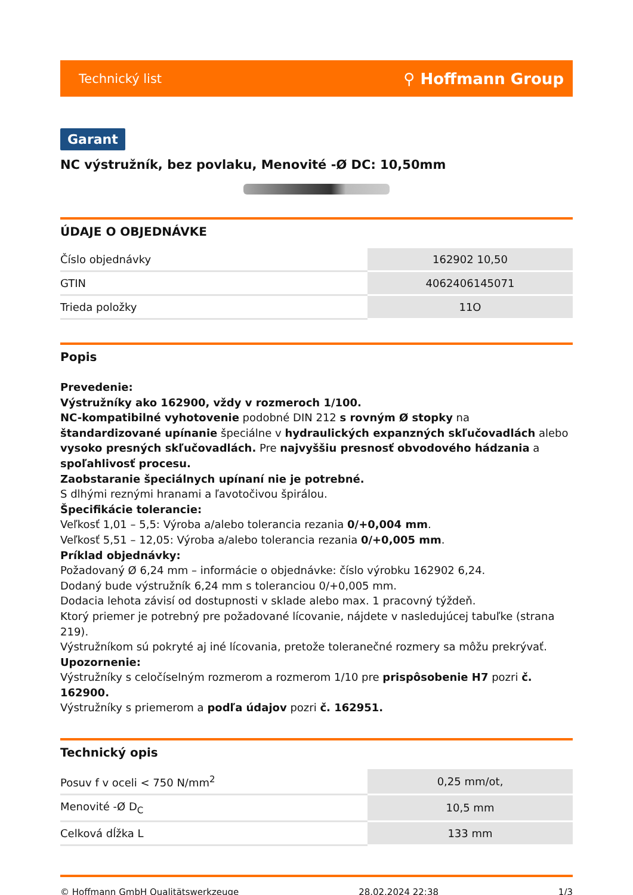Technický list ⚲ Hoffmann Group
Garant
NC výstružník, bez povlaku, Menovité -Ø DC: 10,50mm
ÚDAJE O OBJEDNÁVKE
| Číslo objednávky | 162902 10,50 |
| GTIN | 4062406145071 |
| Trieda položky | 11O |
Popis
Prevedenie:
Výstružníky ako 162900, vždy v rozmeroch 1/100.
NC-kompatibilné vyhotovenie podobné DIN 212 s rovným Ø stopky na štandardizované upínanie špeciálne v hydraulických expanzných skľučovadlách alebo vysoko presných skľučovadlách. Pre najvyššiu presnosť obvodového hádzania a spoľahlivosť procesu.
Zaobstaranie špeciálnych upínaní nie je potrebné.
S dlhými reznými hranami a ľavotočivou špirálou.
Špecifikácie tolerancie:
Veľkosť 1,01 – 5,5: Výroba a/alebo tolerancia rezania 0/+0,004 mm.
Veľkosť 5,51 – 12,05: Výroba a/alebo tolerancia rezania 0/+0,005 mm.
Príklad objednávky:
Požadovaný Ø 6,24 mm – informácie o objednávke: číslo výrobku 162902 6,24.
Dodaný bude výstružník 6,24 mm s toleranciou 0/+0,005 mm.
Dodacia lehota závisí od dostupnosti v sklade alebo max. 1 pracovný týždeň.
Ktorý priemer je potrebný pre požadované lícovanie, nájdete v nasledujúcej tabuľke (strana 219).
Výstružníkom sú pokryté aj iné lícovania, pretože toleranečné rozmery sa môžu prekrývať.
Upozornenie:
Výstružníky s celočíselným rozmerom a rozmerom 1/10 pre prispôsobenie H7 pozri č. 162900.
Výstružníky s priemerom a podľa údajov pozri č. 162951.
Technický opis
| Posuv f v oceli < 750 N/mm<sup>2</sup> | 0,25 mm/ot, |
| Menovité -Ø D<sub>C</sub> | 10,5 mm |
| Celková dĺžka L | 133 mm |
© Hoffmann GmbH Qualitätswerkzeuge 28.02.2024 22:38 1/3